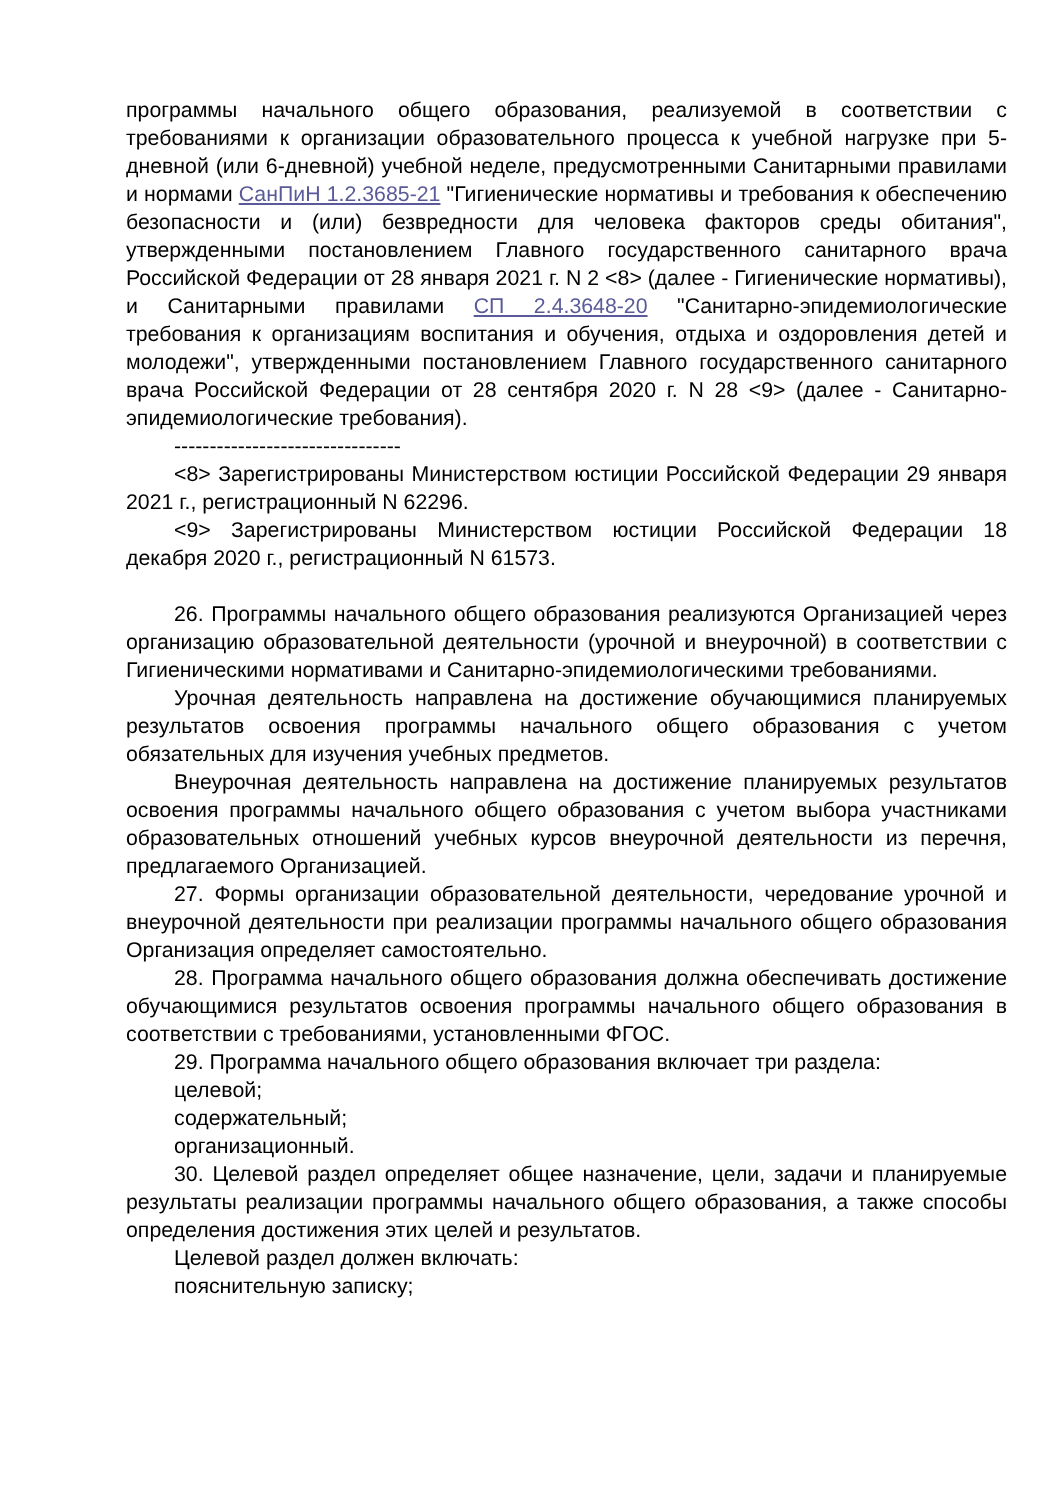программы начального общего образования, реализуемой в соответствии с требованиями к организации образовательного процесса к учебной нагрузке при 5-дневной (или 6-дневной) учебной неделе, предусмотренными Санитарными правилами и нормами СанПиН 1.2.3685-21 "Гигиенические нормативы и требования к обеспечению безопасности и (или) безвредности для человека факторов среды обитания", утвержденными постановлением Главного государственного санитарного врача Российской Федерации от 28 января 2021 г. N 2 <8> (далее - Гигиенические нормативы), и Санитарными правилами СП 2.4.3648-20 "Санитарно-эпидемиологические требования к организациям воспитания и обучения, отдыха и оздоровления детей и молодежи", утвержденными постановлением Главного государственного санитарного врача Российской Федерации от 28 сентября 2020 г. N 28 <9> (далее - Санитарно-эпидемиологические требования).
--------------------------------
<8> Зарегистрированы Министерством юстиции Российской Федерации 29 января 2021 г., регистрационный N 62296.
<9> Зарегистрированы Министерством юстиции Российской Федерации 18 декабря 2020 г., регистрационный N 61573.
26. Программы начального общего образования реализуются Организацией через организацию образовательной деятельности (урочной и внеурочной) в соответствии с Гигиеническими нормативами и Санитарно-эпидемиологическими требованиями.
Урочная деятельность направлена на достижение обучающимися планируемых результатов освоения программы начального общего образования с учетом обязательных для изучения учебных предметов.
Внеурочная деятельность направлена на достижение планируемых результатов освоения программы начального общего образования с учетом выбора участниками образовательных отношений учебных курсов внеурочной деятельности из перечня, предлагаемого Организацией.
27. Формы организации образовательной деятельности, чередование урочной и внеурочной деятельности при реализации программы начального общего образования Организация определяет самостоятельно.
28. Программа начального общего образования должна обеспечивать достижение обучающимися результатов освоения программы начального общего образования в соответствии с требованиями, установленными ФГОС.
29. Программа начального общего образования включает три раздела:
целевой;
содержательный;
организационный.
30. Целевой раздел определяет общее назначение, цели, задачи и планируемые результаты реализации программы начального общего образования, а также способы определения достижения этих целей и результатов.
Целевой раздел должен включать:
пояснительную записку;